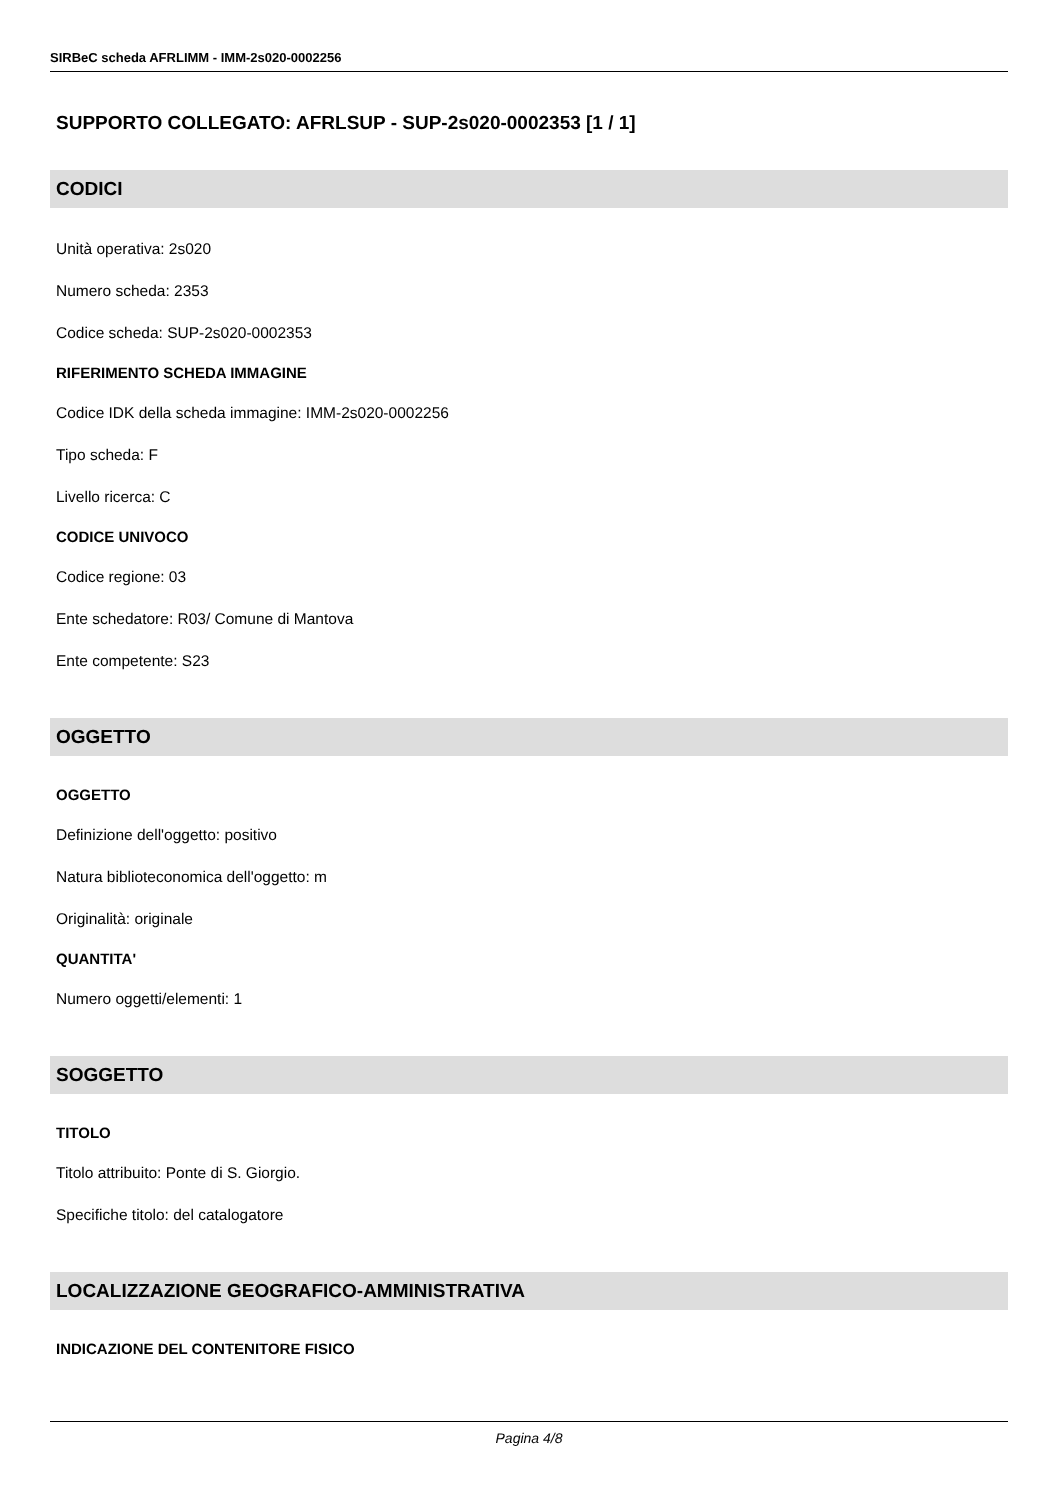SIRBeC scheda AFRLIMM - IMM-2s020-0002256
SUPPORTO COLLEGATO: AFRLSUP - SUP-2s020-0002353 [1 / 1]
CODICI
Unità operativa: 2s020
Numero scheda: 2353
Codice scheda: SUP-2s020-0002353
RIFERIMENTO SCHEDA IMMAGINE
Codice IDK della scheda immagine: IMM-2s020-0002256
Tipo scheda: F
Livello ricerca: C
CODICE UNIVOCO
Codice regione: 03
Ente schedatore: R03/ Comune di Mantova
Ente competente: S23
OGGETTO
OGGETTO
Definizione dell'oggetto: positivo
Natura biblioteconomica dell'oggetto: m
Originalità: originale
QUANTITA'
Numero oggetti/elementi: 1
SOGGETTO
TITOLO
Titolo attribuito: Ponte di S. Giorgio.
Specifiche titolo: del catalogatore
LOCALIZZAZIONE GEOGRAFICO-AMMINISTRATIVA
INDICAZIONE DEL CONTENITORE FISICO
Pagina 4/8